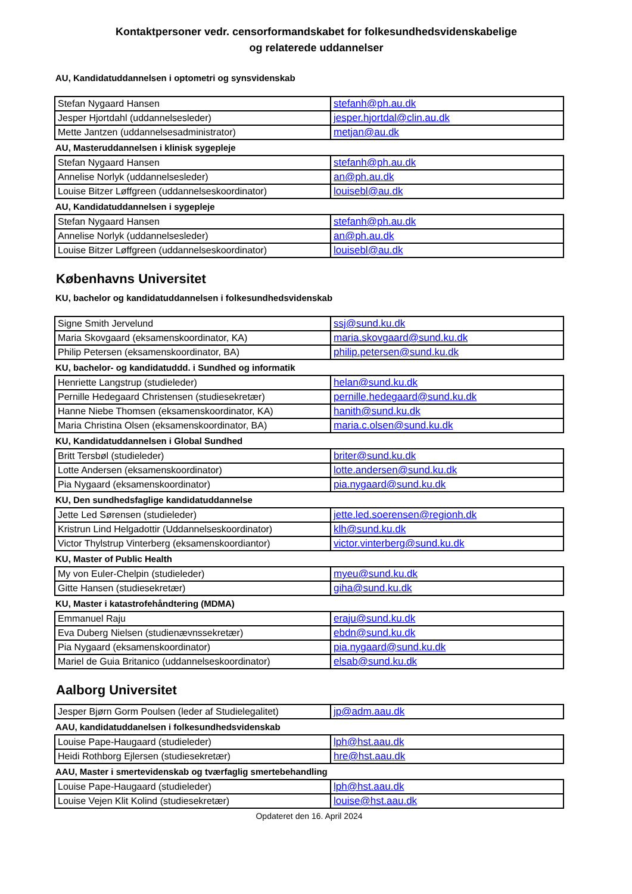Kontaktpersoner vedr. censorformandskabet for folkesundhedsvidenskabelige
og relaterede uddannelser
AU, Kandidatuddannelsen i optometri og synsvidenskab
| Stefan Nygaard Hansen | stefanh@ph.au.dk |
| Jesper Hjortdahl (uddannelsesleder) | jesper.hjortdal@clin.au.dk |
| Mette Jantzen (uddannelsesadministrator) | metjan@au.dk |
AU, Masteruddannelsen i klinisk sygepleje
| Stefan Nygaard Hansen | stefanh@ph.au.dk |
| Annelise Norlyk (uddannelsesleder) | an@ph.au.dk |
| Louise Bitzer Løffgreen (uddannelseskoordinator) | louisebl@au.dk |
AU, Kandidatuddannelsen i sygepleje
| Stefan Nygaard Hansen | stefanh@ph.au.dk |
| Annelise Norlyk (uddannelsesleder) | an@ph.au.dk |
| Louise Bitzer Løffgreen (uddannelseskoordinator) | louisebl@au.dk |
Københavns Universitet
KU, bachelor og kandidatuddannelsen i folkesundhedsvidenskab
| Signe Smith Jervelund | ssj@sund.ku.dk |
| Maria Skovgaard (eksamenskoordinator, KA) | maria.skovgaard@sund.ku.dk |
| Philip Petersen (eksamenskoordinator, BA) | philip.petersen@sund.ku.dk |
KU, bachelor- og kandidatuddd. i Sundhed og informatik
| Henriette Langstrup (studieleder) | helan@sund.ku.dk |
| Pernille Hedegaard Christensen (studiesekretær) | pernille.hedegaard@sund.ku.dk |
| Hanne Niebe Thomsen (eksamenskoordinator, KA) | hanith@sund.ku.dk |
| Maria Christina Olsen (eksamenskoordinator, BA) | maria.c.olsen@sund.ku.dk |
KU, Kandidatuddannelsen i Global Sundhed
| Britt Tersbøl (studieleder) | briter@sund.ku.dk |
| Lotte Andersen (eksamenskoordinator) | lotte.andersen@sund.ku.dk |
| Pia Nygaard (eksamenskoordinator) | pia.nygaard@sund.ku.dk |
KU, Den sundhedsfaglige kandidatuddannelse
| Jette Led Sørensen (studieleder) | jette.led.soerensen@regionh.dk |
| Kristrun Lind Helgadottir (Uddannelseskoordinator) | klh@sund.ku.dk |
| Victor Thylstrup Vinterberg (eksamenskoordiantor) | victor.vinterberg@sund.ku.dk |
KU, Master of Public Health
| My von Euler-Chelpin (studieleder) | myeu@sund.ku.dk |
| Gitte Hansen (studiesekretær) | giha@sund.ku.dk |
KU, Master i katastrofehåndtering (MDMA)
| Emmanuel Raju | eraju@sund.ku.dk |
| Eva Duberg Nielsen (studienævnssekretær) | ebdn@sund.ku.dk |
| Pia Nygaard (eksamenskoordinator) | pia.nygaard@sund.ku.dk |
| Mariel de Guia Britanico (uddannelseskoordinator) | elsab@sund.ku.dk |
Aalborg Universitet
| Jesper Bjørn Gorm Poulsen (leder af Studielegalitet) | jp@adm.aau.dk |
AAU, kandidatuddanelsen i folkesundhedsvidenskab
| Louise Pape-Haugaard (studieleder) | lph@hst.aau.dk |
| Heidi Rothborg Ejlersen (studiesekretær) | hre@hst.aau.dk |
AAU, Master i smertevidenskab og tværfaglig smertebehandling
| Louise Pape-Haugaard (studieleder) | lph@hst.aau.dk |
| Louise Vejen Klit Kolind (studiesekretær) | louise@hst.aau.dk |
Opdateret den 16. April 2024